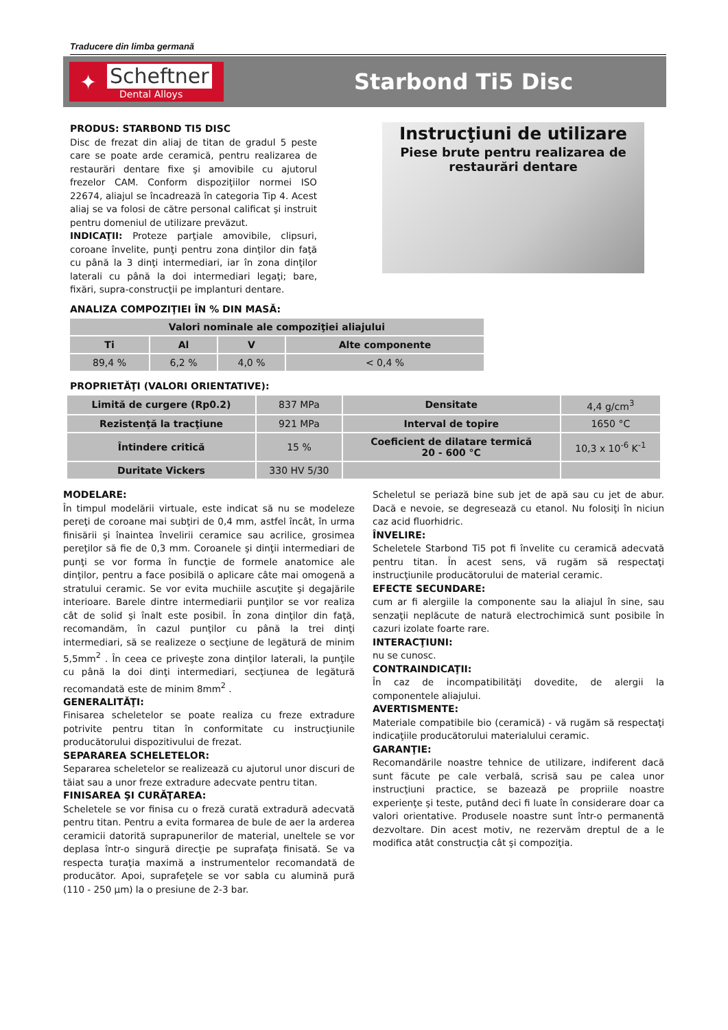Traducere din limba germană
✦
Scheftner
Dental Alloys
Starbond Ti5 Disc
PRODUS: STARBOND TI5 DISC
Disc de frezat din aliaj de titan de gradul 5 peste care se poate arde ceramică, pentru realizarea de restaurări dentare fixe şi amovibile cu ajutorul frezelor CAM. Conform dispoziţiilor normei ISO 22674, aliajul se încadrează în categoria Tip 4. Acest aliaj se va folosi de către personal calificat şi instruit pentru domeniul de utilizare prevăzut.
INDICAŢII: Proteze parţiale amovibile, clipsuri, coroane învelite, punţi pentru zona dinţilor din faţă cu până la 3 dinţi intermediari, iar în zona dinţilor laterali cu până la doi intermediari legaţi; bare, fixări, supra-construcţii pe implanturi dentare.
Instrucţiuni de utilizare
Piese brute pentru realizarea de restaurări dentare
ANALIZA COMPOZIŢIEI ÎN % DIN MASĂ:
| Valori nominale ale compoziţiei aliajului | | | |
| --- | --- | --- | --- |
| Ti | Al | V | Alte componente |
| 89,4 % | 6,2 % | 4,0 % | < 0,4 % |
PROPRIETĂŢI (VALORI ORIENTATIVE):
| Limită de curgere (Rp0.2) | 837 MPa | Densitate | 4,4 g/cm<sup>3</sup> |
| Rezistenţă la tracţiune | 921 MPa | Interval de topire | 1650 °C |
| Întindere critică | 15 % | Coeficient de dilatare termică 20 - 600 °C | 10,3 x 10<sup>-6</sup> K<sup>-1</sup> |
| Duritate Vickers | 330 HV 5/30 | | |
MODELARE:
În timpul modelării virtuale, este indicat să nu se modeleze pereţi de coroane mai subţiri de 0,4 mm, astfel încât, în urma finisării şi înaintea învelirii ceramice sau acrilice, grosimea pereţilor să fie de 0,3 mm. Coroanele şi dinţii intermediari de punţi se vor forma în funcţie de formele anatomice ale dinţilor, pentru a face posibilă o aplicare câte mai omogenă a stratului ceramic. Se vor evita muchiile ascuţite şi degajările interioare. Barele dintre intermediarii punţilor se vor realiza cât de solid şi înalt este posibil. În zona dinţilor din faţă, recomandăm, în cazul punţilor cu până la trei dinţi intermediari, să se realizeze o secţiune de legătură de minim 5,5mm<sup>2</sup> . În ceea ce priveşte zona dinţilor laterali, la punţile cu până la doi dinţi intermediari, secţiunea de legătură recomandată este de minim 8mm<sup>2</sup> .
GENERALITĂŢI:
Finisarea scheletelor se poate realiza cu freze extradure potrivite pentru titan în conformitate cu instrucţiunile producătorului dispozitivului de frezat.
SEPARAREA SCHELETELOR:
Separarea scheletelor se realizează cu ajutorul unor discuri de tăiat sau a unor freze extradure adecvate pentru titan.
FINISAREA ŞI CURĂŢAREA:
Scheletele se vor finisa cu o freză curată extradură adecvată pentru titan. Pentru a evita formarea de bule de aer la arderea ceramicii datorită suprapunerilor de material, uneltele se vor deplasa într-o singură direcţie pe suprafaţa finisată. Se va respecta turaţia maximă a instrumentelor recomandată de producător. Apoi, suprafeţele se vor sabla cu alumină pură (110 - 250 µm) la o presiune de 2-3 bar.
Scheletul se periază bine sub jet de apă sau cu jet de abur. Dacă e nevoie, se degresează cu etanol. Nu folosiţi în niciun caz acid fluorhidric.
ÎNVELIRE:
Scheletele Starbond Ti5 pot fi învelite cu ceramică adecvată pentru titan. În acest sens, vă rugăm să respectaţi instrucţiunile producătorului de material ceramic.
EFECTE SECUNDARE:
cum ar fi alergiile la componente sau la aliajul în sine, sau senzaţii neplăcute de natură electrochimică sunt posibile în cazuri izolate foarte rare.
INTERACŢIUNI:
nu se cunosc.
CONTRAINDICAŢII:
În caz de incompatibilităţi dovedite, de alergii la componentele aliajului.
AVERTISMENTE:
Materiale compatibile bio (ceramică) - vă rugăm să respectaţi indicaţiile producătorului materialului ceramic.
GARANŢIE:
Recomandările noastre tehnice de utilizare, indiferent dacă sunt făcute pe cale verbală, scrisă sau pe calea unor instrucţiuni practice, se bazează pe propriile noastre experienţe şi teste, putând deci fi luate în considerare doar ca valori orientative. Produsele noastre sunt într-o permanentă dezvoltare. Din acest motiv, ne rezervăm dreptul de a le modifica atât construcţia cât şi compoziţia.